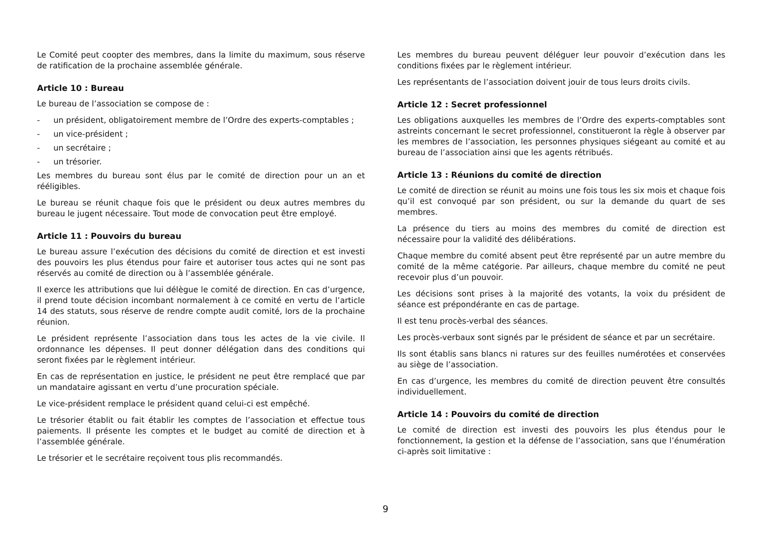Le Comité peut coopter des membres, dans la limite du maximum, sous réserve de ratification de la prochaine assemblée générale.
Article 10 : Bureau
Le bureau de l’association se compose de :
- un président, obligatoirement membre de l’Ordre des experts-comptables ;
- un vice-président ;
- un secrétaire ;
- un trésorier.
Les membres du bureau sont élus par le comité de direction pour un an et rééligibles.
Le bureau se réunit chaque fois que le président ou deux autres membres du bureau le jugent nécessaire. Tout mode de convocation peut être employé.
Article 11 : Pouvoirs du bureau
Le bureau assure l’exécution des décisions du comité de direction et est investi des pouvoirs les plus étendus pour faire et autoriser tous actes qui ne sont pas réservés au comité de direction ou à l’assemblée générale.
Il exerce les attributions que lui délègue le comité de direction. En cas d’urgence, il prend toute décision incombant normalement à ce comité en vertu de l’article 14 des statuts, sous réserve de rendre compte audit comité, lors de la prochaine réunion.
Le président représente l’association dans tous les actes de la vie civile. Il ordonnance les dépenses. Il peut donner délégation dans des conditions qui seront fixées par le règlement intérieur.
En cas de représentation en justice, le président ne peut être remplacé que par un mandataire agissant en vertu d’une procuration spéciale.
Le vice-président remplace le président quand celui-ci est empêché.
Le trésorier établit ou fait établir les comptes de l’association et effectue tous paiements. Il présente les comptes et le budget au comité de direction et à l’assemblée générale.
Le trésorier et le secrétaire reçoivent tous plis recommandés.
Les membres du bureau peuvent déléguer leur pouvoir d’exécution dans les conditions fixées par le règlement intérieur.
Les représentants de l’association doivent jouir de tous leurs droits civils.
Article 12 : Secret professionnel
Les obligations auxquelles les membres de l’Ordre des experts-comptables sont astreints concernant le secret professionnel, constitueront la règle à observer par les membres de l’association, les personnes physiques siégeant au comité et au bureau de l’association ainsi que les agents rétribués.
Article 13 : Réunions du comité de direction
Le comité de direction se réunit au moins une fois tous les six mois et chaque fois qu’il est convoqué par son président, ou sur la demande du quart de ses membres.
La présence du tiers au moins des membres du comité de direction est nécessaire pour la validité des délibérations.
Chaque membre du comité absent peut être représenté par un autre membre du comité de la même catégorie. Par ailleurs, chaque membre du comité ne peut recevoir plus d’un pouvoir.
Les décisions sont prises à la majorité des votants, la voix du président de séance est prépondérante en cas de partage.
Il est tenu procès-verbal des séances.
Les procès-verbaux sont signés par le président de séance et par un secrétaire.
Ils sont établis sans blancs ni ratures sur des feuilles numérotées et conservées au siège de l’association.
En cas d’urgence, les membres du comité de direction peuvent être consultés individuellement.
Article 14 : Pouvoirs du comité de direction
Le comité de direction est investi des pouvoirs les plus étendus pour le fonctionnement, la gestion et la défense de l’association, sans que l’énumération ci-après soit limitative :
9